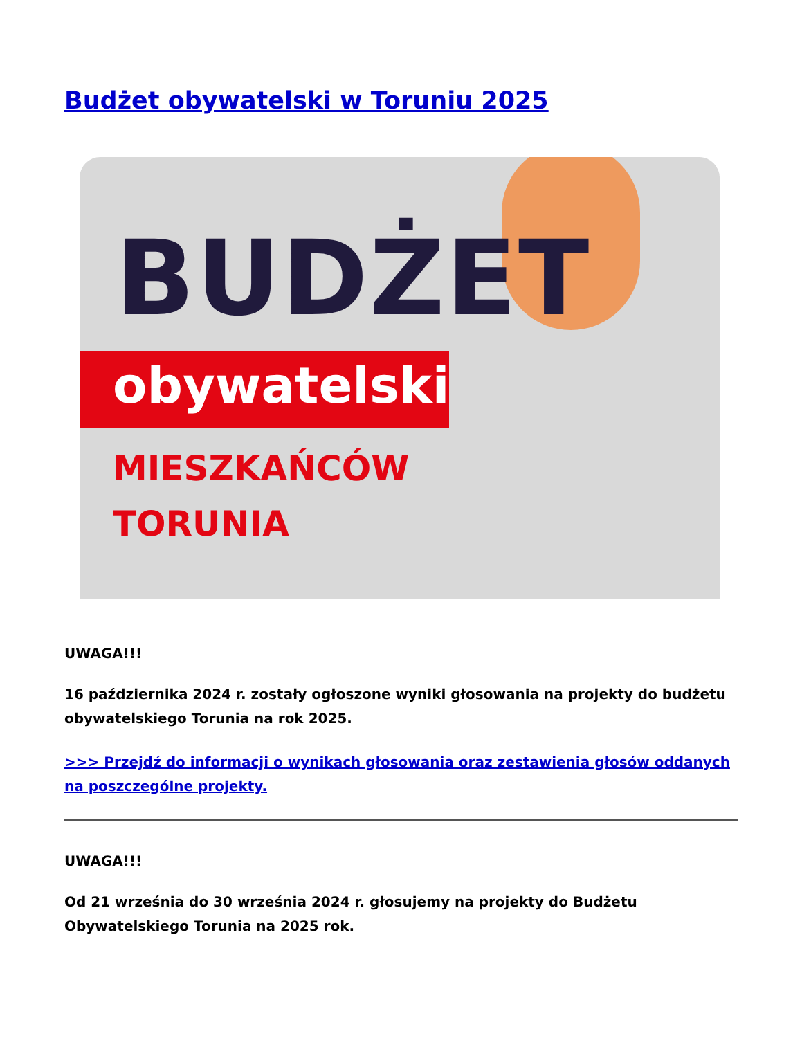Budżet obywatelski w Toruniu 2025
BUDŻET
obywatelski
MIESZKAŃCÓW
TORUNIA
UWAGA!!!
16 października 2024 r. zostały ogłoszone wyniki głosowania na projekty do budżetu obywatelskiego Torunia na rok 2025.
>>> Przejdź do informacji o wynikach głosowania oraz zestawienia głosów oddanych na poszczególne projekty.
UWAGA!!!
Od 21 września do 30 września 2024 r. głosujemy na projekty do Budżetu Obywatelskiego Torunia na 2025 rok.